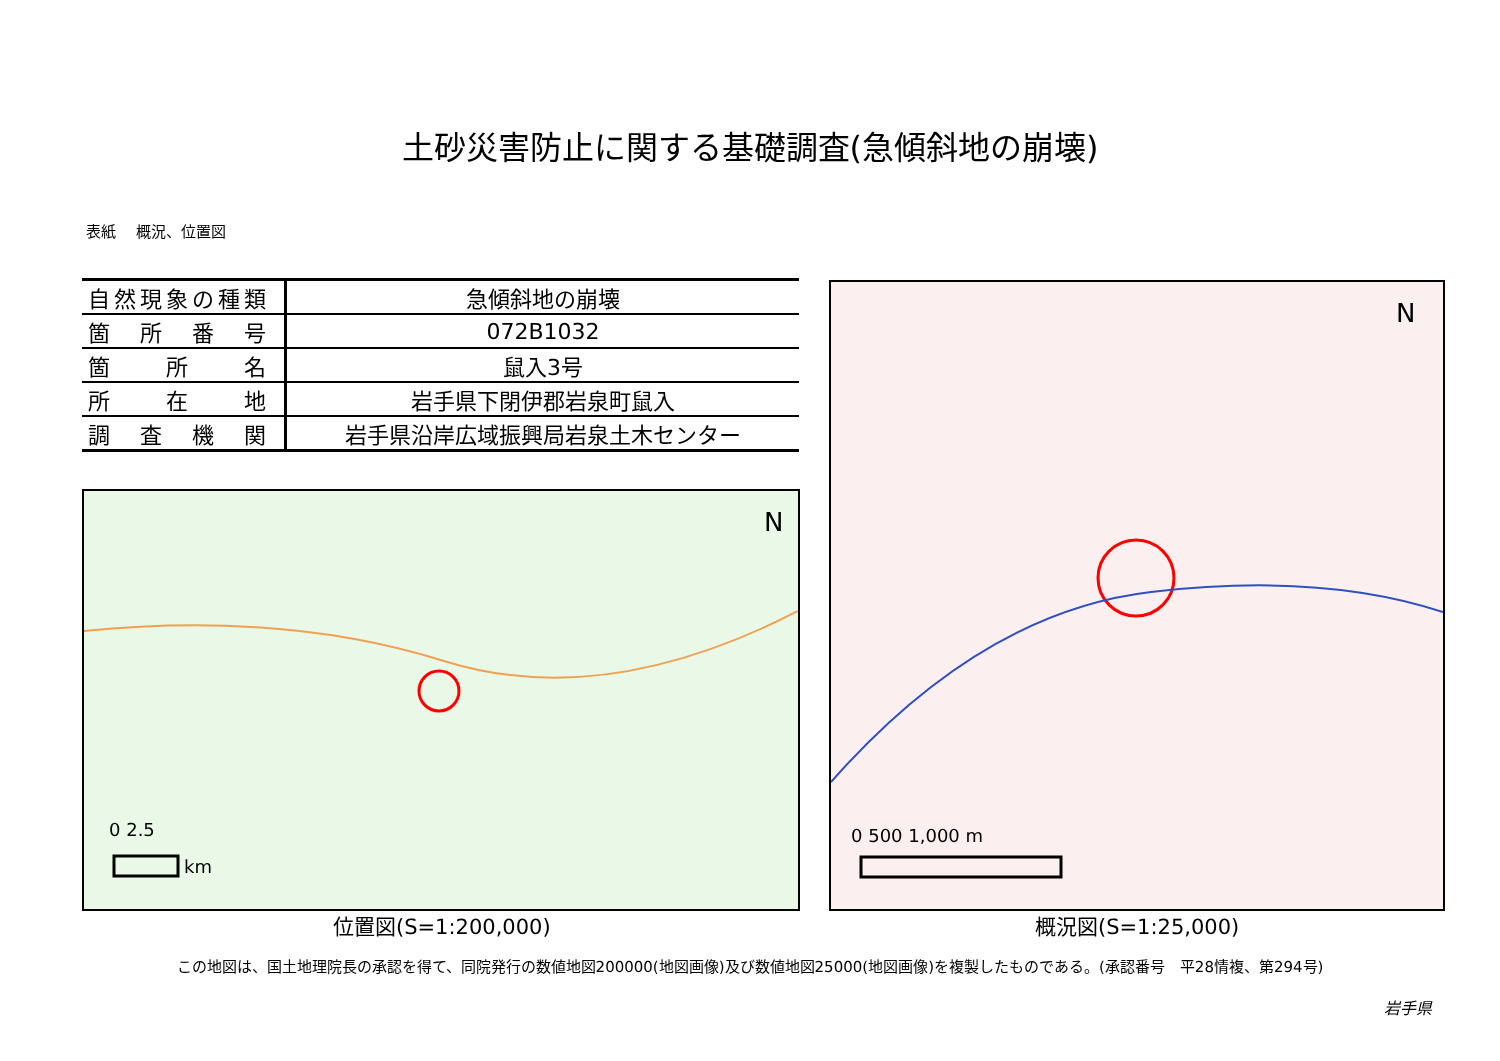土砂災害防止に関する基礎調査(急傾斜地の崩壊)
表紙　 概況、位置図
| 自然現象の種類 | 急傾斜地の崩壊 |
| 箇 所 番 号 | 072B1032 |
| 箇 所 名 | 鼠入3号 |
| 所 在 地 | 岩手県下閉伊郡岩泉町鼠入 |
| 調 査 機 関 | 岩手県沿岸広域振興局岩泉土木センター |
N
0 2.5
km
N
0 500 1,000 m
位置図(S=1:200,000) 概況図(S=1:25,000)
この地図は、国土地理院長の承認を得て、同院発行の数値地図200000(地図画像)及び数値地図25000(地図画像)を複製したものである。(承認番号　平28情複、第294号)
岩手県